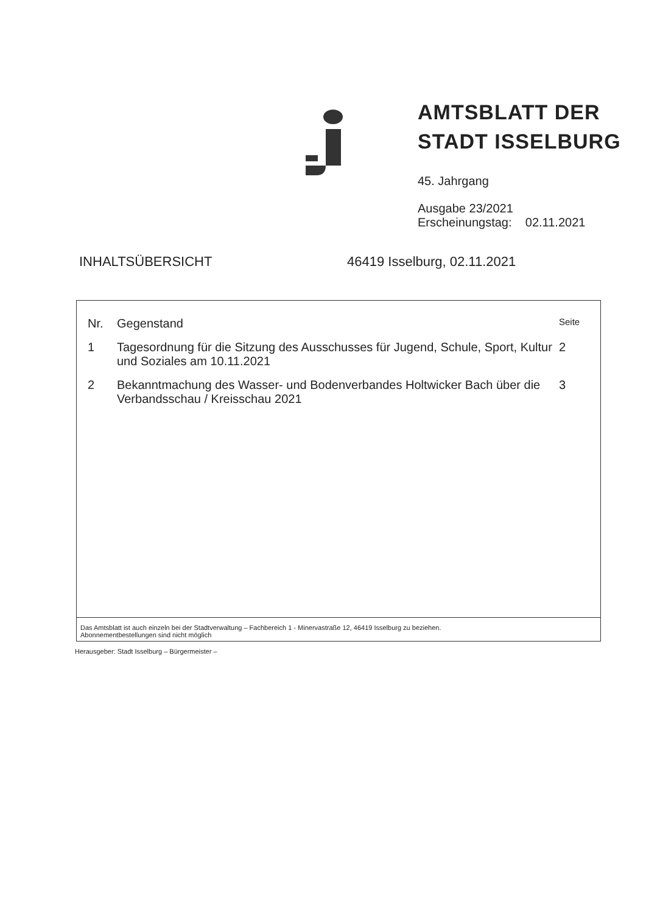AMTSBLATT DER
STADT ISSELBURG
45. Jahrgang
Ausgabe 23/2021
Erscheinungstag: 02.11.2021
INHALTSÜBERSICHT 46419 Isselburg, 02.11.2021
| Nr. | Gegenstand | Seite |
| --- | --- | --- |
| 1 | Tagesordnung für die Sitzung des Ausschusses für Jugend, Schule, Sport, Kultur und Soziales am 10.11.2021 | 2 |
| 2 | Bekanntmachung des Wasser- und Bodenverbandes Holtwicker Bach über die Verbandsschau / Kreisschau 2021 | 3 |
Das Amtsblatt ist auch einzeln bei der Stadtverwaltung – Fachbereich 1 - Minervastraße 12, 46419 Isselburg zu beziehen.
Abonnementbestellungen sind nicht möglich
Herausgeber: Stadt Isselburg – Bürgermeister –